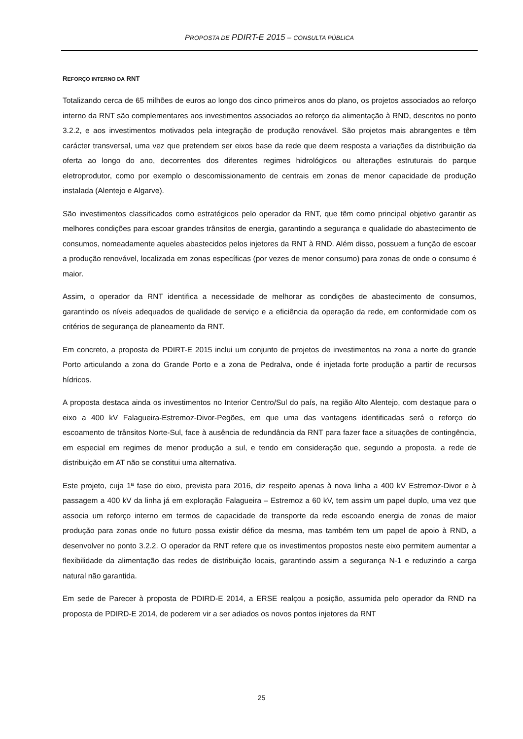PROPOSTA DE PDIRT-E 2015 – CONSULTA PÚBLICA
REFORÇO INTERNO DA RNT
Totalizando cerca de 65 milhões de euros ao longo dos cinco primeiros anos do plano, os projetos associados ao reforço interno da RNT são complementares aos investimentos associados ao reforço da alimentação à RND, descritos no ponto 3.2.2, e aos investimentos motivados pela integração de produção renovável. São projetos mais abrangentes e têm carácter transversal, uma vez que pretendem ser eixos base da rede que deem resposta a variações da distribuição da oferta ao longo do ano, decorrentes dos diferentes regimes hidrológicos ou alterações estruturais do parque eletroprodutor, como por exemplo o descomissionamento de centrais em zonas de menor capacidade de produção instalada (Alentejo e Algarve).
São investimentos classificados como estratégicos pelo operador da RNT, que têm como principal objetivo garantir as melhores condições para escoar grandes trânsitos de energia, garantindo a segurança e qualidade do abastecimento de consumos, nomeadamente aqueles abastecidos pelos injetores da RNT à RND. Além disso, possuem a função de escoar a produção renovável, localizada em zonas específicas (por vezes de menor consumo) para zonas de onde o consumo é maior.
Assim, o operador da RNT identifica a necessidade de melhorar as condições de abastecimento de consumos, garantindo os níveis adequados de qualidade de serviço e a eficiência da operação da rede, em conformidade com os critérios de segurança de planeamento da RNT.
Em concreto, a proposta de PDIRT-E 2015 inclui um conjunto de projetos de investimentos na zona a norte do grande Porto articulando a zona do Grande Porto e a zona de Pedralva, onde é injetada forte produção a partir de recursos hídricos.
A proposta destaca ainda os investimentos no Interior Centro/Sul do país, na região Alto Alentejo, com destaque para o eixo a 400 kV Falagueira-Estremoz-Divor-Pegões, em que uma das vantagens identificadas será o reforço do escoamento de trânsitos Norte-Sul, face à ausência de redundância da RNT para fazer face a situações de contingência, em especial em regimes de menor produção a sul, e tendo em consideração que, segundo a proposta, a rede de distribuição em AT não se constitui uma alternativa.
Este projeto, cuja 1ª fase do eixo, prevista para 2016, diz respeito apenas à nova linha a 400 kV Estremoz-Divor e à passagem a 400 kV da linha já em exploração Falagueira – Estremoz a 60 kV, tem assim um papel duplo, uma vez que associa um reforço interno em termos de capacidade de transporte da rede escoando energia de zonas de maior produção para zonas onde no futuro possa existir défice da mesma, mas também tem um papel de apoio à RND, a desenvolver no ponto 3.2.2. O operador da RNT refere que os investimentos propostos neste eixo permitem aumentar a flexibilidade da alimentação das redes de distribuição locais, garantindo assim a segurança N-1 e reduzindo a carga natural não garantida.
Em sede de Parecer à proposta de PDIRD-E 2014, a ERSE realçou a posição, assumida pelo operador da RND na proposta de PDIRD-E 2014, de poderem vir a ser adiados os novos pontos injetores da RNT
25